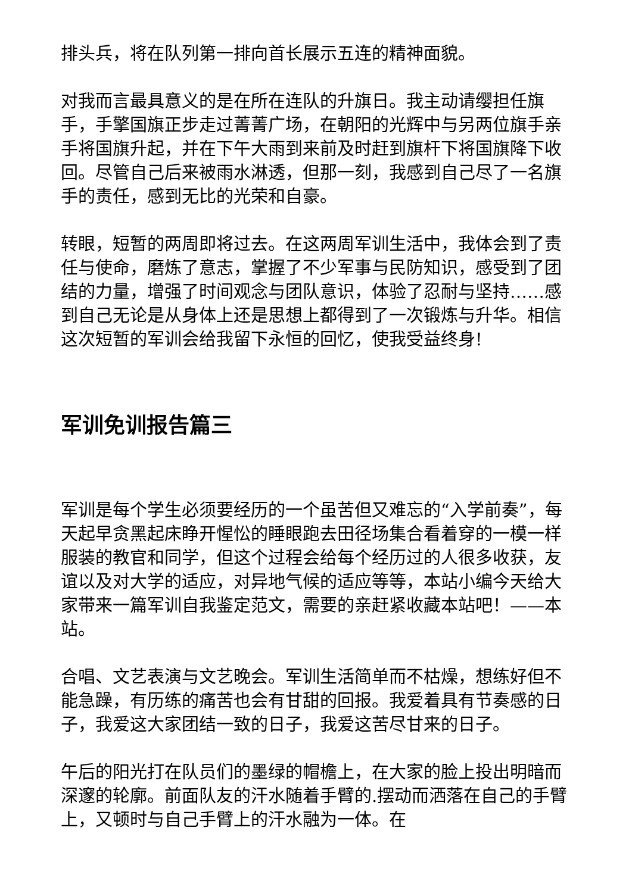排头兵，将在队列第一排向首长展示五连的精神面貌。
对我而言最具意义的是在所在连队的升旗日。我主动请缨担任旗手，手擎国旗正步走过菁菁广场，在朝阳的光辉中与另两位旗手亲手将国旗升起，并在下午大雨到来前及时赶到旗杆下将国旗降下收回。尽管自己后来被雨水淋透，但那一刻，我感到自己尽了一名旗手的责任，感到无比的光荣和自豪。
转眼，短暂的两周即将过去。在这两周军训生活中，我体会到了责任与使命，磨炼了意志，掌握了不少军事与民防知识，感受到了团结的力量，增强了时间观念与团队意识，体验了忍耐与坚持……感到自己无论是从身体上还是思想上都得到了一次锻炼与升华。相信这次短暂的军训会给我留下永恒的回忆，使我受益终身!
军训免训报告篇三
军训是每个学生必须要经历的一个虽苦但又难忘的“入学前奏”，每天起早贪黑起床睁开惺忪的睡眼跑去田径场集合看着穿的一模一样服装的教官和同学，但这个过程会给每个经历过的人很多收获，友谊以及对大学的适应，对异地气候的适应等等，本站小编今天给大家带来一篇军训自我鉴定范文，需要的亲赶紧收藏本站吧！——本站。
合唱、文艺表演与文艺晚会。军训生活简单而不枯燥，想练好但不能急躁，有历练的痛苦也会有甘甜的回报。我爱着具有节奏感的日子，我爱这大家团结一致的日子，我爱这苦尽甘来的日子。
午后的阳光打在队员们的墨绿的帽檐上，在大家的脸上投出明暗而深邃的轮廓。前面队友的汗水随着手臂的.摆动而洒落在自己的手臂上，又顿时与自己手臂上的汗水融为一体。在